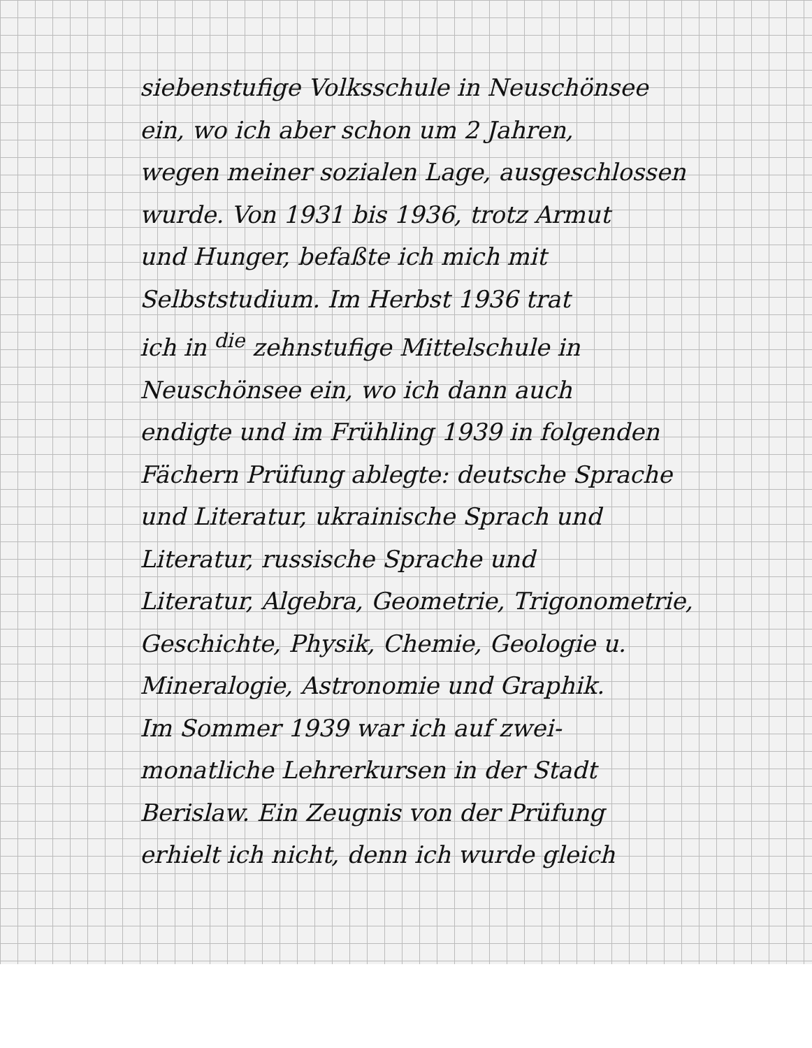siebenstufige Volksschule in Neuschönsee
ein, wo ich aber schon um 2 Jahren,
wegen meiner sozialen Lage, ausgeschlossen
wurde. Von 1931 bis 1936, trotz Armut
und Hunger, befaßte ich mich mit
Selbststudium. Im Herbst 1936 trat
ich in <sup>die</sup> zehnstufige Mittelschule in
Neuschönsee ein, wo ich dann auch
endigte und im Frühling 1939 in folgenden
Fächern Prüfung ablegte: deutsche Sprache
und Literatur, ukrainische Sprach und
Literatur, russische Sprache und
Literatur, Algebra, Geometrie, Trigonometrie,
Geschichte, Physik, Chemie, Geologie u.
Mineralogie, Astronomie und Graphik.
Im Sommer 1939 war ich auf zwei-
monatliche Lehrerkursen in der Stadt
Berislaw. Ein Zeugnis von der Prüfung
erhielt ich nicht, denn ich wurde gleich